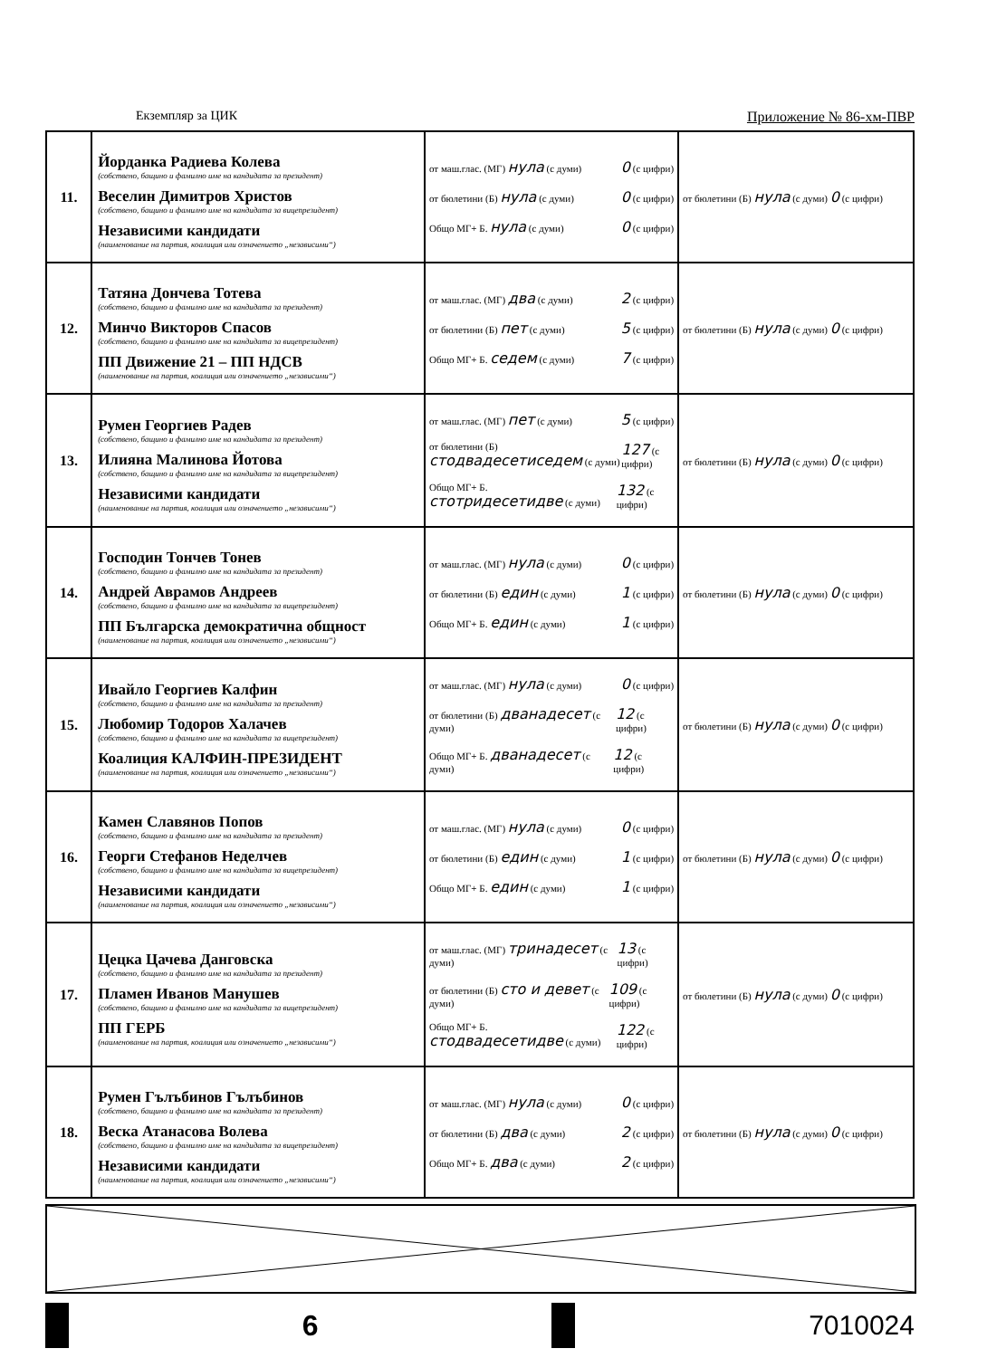Екземпляр за ЦИК Приложение № 86-хм-ПВР
| 11. | Йорданка Радиева Колева (собствено, бащино и фамилно име на кандидата за президент) Веселин Димитров Христов (собствено, бащино и фамилно име на кандидата за вицепрезидент) Независими кандидати (наименование на партия, коалиция или означението „независими“) | от маш.глас. (МГ) нула (с думи) 0 (с цифри) от бюлетини (Б) нула (с думи) 0 (с цифри) Общо МГ+ Б. нула (с думи) 0 (с цифри) | от бюлетини (Б) нула (с думи) 0 (с цифри) |
| 12. | Татяна Дончева Тотева (собствено, бащино и фамилно име на кандидата за президент) Минчо Викторов Спасов (собствено, бащино и фамилно име на кандидата за вицепрезидент) ПП Движение 21 – ПП НДСВ (наименование на партия, коалиция или означението „независими“) | от маш.глас. (МГ) два (с думи) 2 (с цифри) от бюлетини (Б) пет (с думи) 5 (с цифри) Общо МГ+ Б. седем (с думи) 7 (с цифри) | от бюлетини (Б) нула (с думи) 0 (с цифри) |
| 13. | Румен Георгиев Радев (собствено, бащино и фамилно име на кандидата за президент) Илияна Малинова Йотова (собствено, бащино и фамилно име на кандидата за вицепрезидент) Независими кандидати (наименование на партия, коалиция или означението „независими“) | от маш.глас. (МГ) пет (с думи) 5 (с цифри) от бюлетини (Б) стодвадесетиседем (с думи) 127 (с цифри) Общо МГ+ Б. стотридесетидве (с думи) 132 (с цифри) | от бюлетини (Б) нула (с думи) 0 (с цифри) |
| 14. | Господин Тончев Тонев (собствено, бащино и фамилно име на кандидата за президент) Андрей Аврамов Андреев (собствено, бащино и фамилно име на кандидата за вицепрезидент) ПП Българска демократична общност (наименование на партия, коалиция или означението „независими“) | от маш.глас. (МГ) нула (с думи) 0 (с цифри) от бюлетини (Б) един (с думи) 1 (с цифри) Общо МГ+ Б. един (с думи) 1 (с цифри) | от бюлетини (Б) нула (с думи) 0 (с цифри) |
| 15. | Ивайло Георгиев Калфин (собствено, бащино и фамилно име на кандидата за президент) Любомир Тодоров Халачев (собствено, бащино и фамилно име на кандидата за вицепрезидент) Коалиция КАЛФИН-ПРЕЗИДЕНТ (наименование на партия, коалиция или означението „независими“) | от маш.глас. (МГ) нула (с думи) 0 (с цифри) от бюлетини (Б) дванадесет (с думи) 12 (с цифри) Общо МГ+ Б. дванадесет (с думи) 12 (с цифри) | от бюлетини (Б) нула (с думи) 0 (с цифри) |
| 16. | Камен Славянов Попов (собствено, бащино и фамилно име на кандидата за президент) Георги Стефанов Неделчев (собствено, бащино и фамилно име на кандидата за вицепрезидент) Независими кандидати (наименование на партия, коалиция или означението „независими“) | от маш.глас. (МГ) нула (с думи) 0 (с цифри) от бюлетини (Б) един (с думи) 1 (с цифри) Общо МГ+ Б. един (с думи) 1 (с цифри) | от бюлетини (Б) нула (с думи) 0 (с цифри) |
| 17. | Цецка Цачева Данговска (собствено, бащино и фамилно име на кандидата за президент) Пламен Иванов Манушев (собствено, бащино и фамилно име на кандидата за вицепрезидент) ПП ГЕРБ (наименование на партия, коалиция или означението „независими“) | от маш.глас. (МГ) тринадесет (с думи) 13 (с цифри) от бюлетини (Б) сто и девет (с думи) 109 (с цифри) Общо МГ+ Б. стодвадесетидве (с думи) 122 (с цифри) | от бюлетини (Б) нула (с думи) 0 (с цифри) |
| 18. | Румен Гълъбинов Гълъбинов (собствено, бащино и фамилно име на кандидата за президент) Веска Атанасова Волева (собствено, бащино и фамилно име на кандидата за вицепрезидент) Независими кандидати (наименование на партия, коалиция или означението „независими“) | от маш.глас. (МГ) нула (с думи) 0 (с цифри) от бюлетини (Б) два (с думи) 2 (с цифри) Общо МГ+ Б. два (с думи) 2 (с цифри) | от бюлетини (Б) нула (с думи) 0 (с цифри) |
6 7010024